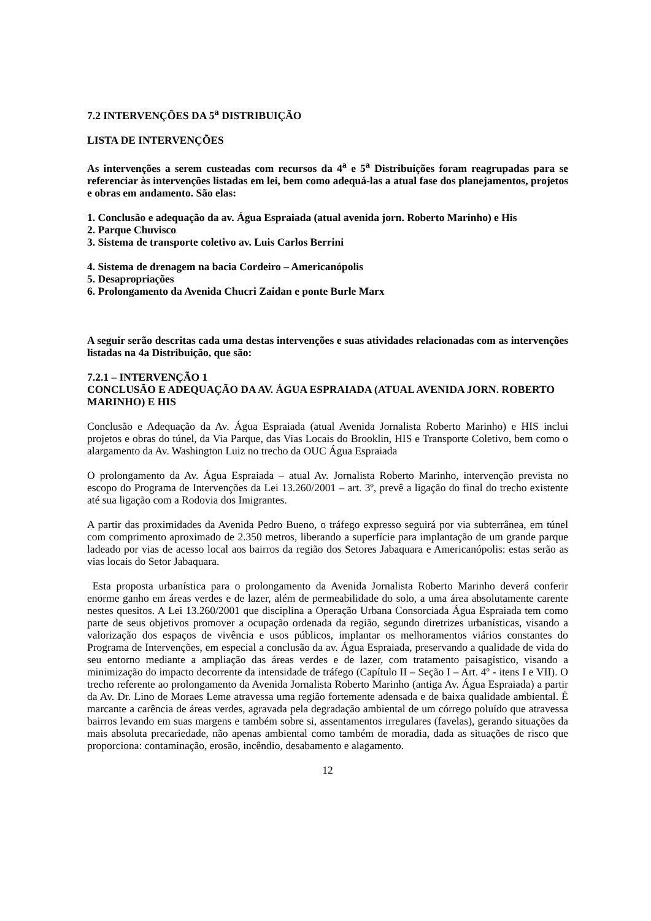7.2 INTERVENÇÕES DA 5<sup>a</sup> DISTRIBUIÇÃO
LISTA DE INTERVENÇÕES
As intervenções a serem custeadas com recursos da 4<sup>a</sup> e 5<sup>a</sup> Distribuições foram reagrupadas para se referenciar às intervenções listadas em lei, bem como adequá-las a atual fase dos planejamentos, projetos e obras em andamento. São elas:
1. Conclusão e adequação da av. Água Espraiada (atual avenida jorn. Roberto Marinho) e His
2. Parque Chuvisco
3. Sistema de transporte coletivo av. Luis Carlos Berrini
4. Sistema de drenagem na bacia Cordeiro – Americanópolis
5. Desapropriações
6. Prolongamento da Avenida Chucri Zaidan e ponte Burle Marx
A seguir serão descritas cada uma destas intervenções e suas atividades relacionadas com as intervenções listadas na 4a Distribuição, que são:
7.2.1 – INTERVENÇÃO 1
CONCLUSÃO E ADEQUAÇÃO DA AV. ÁGUA ESPRAIADA (ATUAL AVENIDA JORN. ROBERTO MARINHO) E HIS
Conclusão e Adequação da Av. Água Espraiada (atual Avenida Jornalista Roberto Marinho) e HIS inclui projetos e obras do túnel, da Via Parque, das Vias Locais do Brooklin, HIS e Transporte Coletivo, bem como o alargamento da Av. Washington Luiz no trecho da OUC Água Espraiada
O prolongamento da Av. Água Espraiada – atual Av. Jornalista Roberto Marinho, intervenção prevista no escopo do Programa de Intervenções da Lei 13.260/2001 – art. 3º, prevê a ligação do final do trecho existente até sua ligação com a Rodovia dos Imigrantes.
A partir das proximidades da Avenida Pedro Bueno, o tráfego expresso seguirá por via subterrânea, em túnel com comprimento aproximado de 2.350 metros, liberando a superfície para implantação de um grande parque ladeado por vias de acesso local aos bairros da região dos Setores Jabaquara e Americanópolis: estas serão as vias locais do Setor Jabaquara.
Esta proposta urbanística para o prolongamento da Avenida Jornalista Roberto Marinho deverá conferir enorme ganho em áreas verdes e de lazer, além de permeabilidade do solo, a uma área absolutamente carente nestes quesitos. A Lei 13.260/2001 que disciplina a Operação Urbana Consorciada Água Espraiada tem como parte de seus objetivos promover a ocupação ordenada da região, segundo diretrizes urbanísticas, visando a valorização dos espaços de vivência e usos públicos, implantar os melhoramentos viários constantes do Programa de Intervenções, em especial a conclusão da av. Água Espraiada, preservando a qualidade de vida do seu entorno mediante a ampliação das áreas verdes e de lazer, com tratamento paisagístico, visando a minimização do impacto decorrente da intensidade de tráfego (Capítulo II – Seção I – Art. 4º - itens I e VII). O trecho referente ao prolongamento da Avenida Jornalista Roberto Marinho (antiga Av. Água Espraiada) a partir da Av. Dr. Lino de Moraes Leme atravessa uma região fortemente adensada e de baixa qualidade ambiental. É marcante a carência de áreas verdes, agravada pela degradação ambiental de um córrego poluído que atravessa bairros levando em suas margens e também sobre si, assentamentos irregulares (favelas), gerando situações da mais absoluta precariedade, não apenas ambiental como também de moradia, dada as situações de risco que proporciona: contaminação, erosão, incêndio, desabamento e alagamento.
12